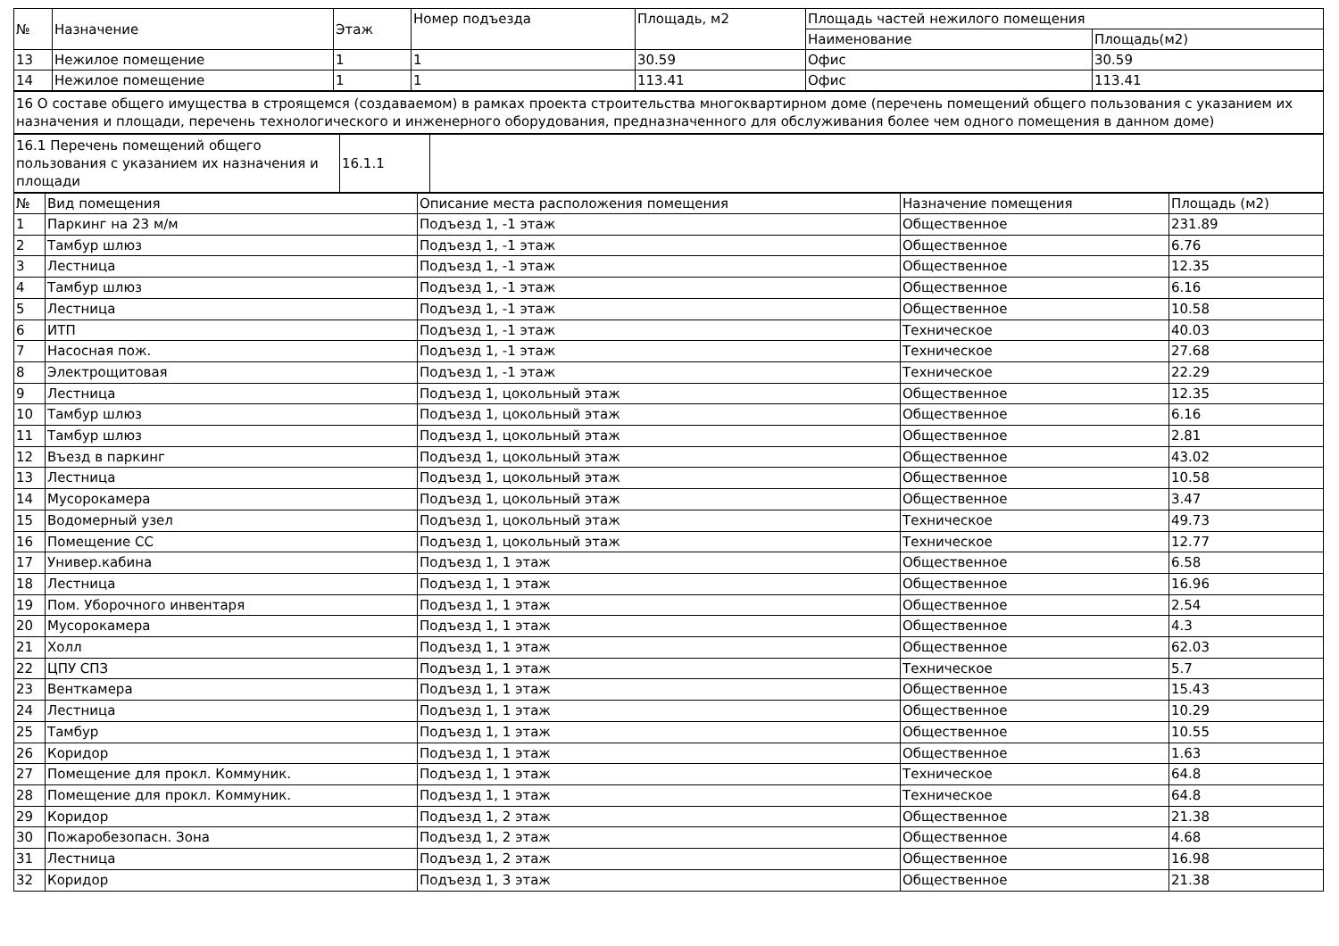| № | Назначение | Этаж | Номер подъезда | Площадь, м2 | Площадь частей нежилого помещения | |
| --- | --- | --- | --- | --- | --- | --- |
| | | | | | Наименование | Площадь(м2) |
| 13 | Нежилое помещение | 1 | 1 | 30.59 | Офис | 30.59 |
| 14 | Нежилое помещение | 1 | 1 | 113.41 | Офис | 113.41 |
| 16 О составе общего имущества в строящемся (создаваемом) в рамках проекта строительства многоквартирном доме (перечень помещений общего пользования с указанием их назначения и площади, перечень технологического и инженерного оборудования, предназначенного для обслуживания более чем одного помещения в данном доме) |
| 16.1 Перечень помещений общего пользования с указанием их назначения и площади | 16.1.1 | |
| № | Вид помещения | Описание места расположения помещения | Назначение помещения | Площадь (м2) |
| --- | --- | --- | --- | --- |
| 1 | Паркинг на 23 м/м | Подъезд 1, -1 этаж | Общественное | 231.89 |
| 2 | Тамбур шлюз | Подъезд 1, -1 этаж | Общественное | 6.76 |
| 3 | Лестница | Подъезд 1, -1 этаж | Общественное | 12.35 |
| 4 | Тамбур шлюз | Подъезд 1, -1 этаж | Общественное | 6.16 |
| 5 | Лестница | Подъезд 1, -1 этаж | Общественное | 10.58 |
| 6 | ИТП | Подъезд 1, -1 этаж | Техническое | 40.03 |
| 7 | Насосная пож. | Подъезд 1, -1 этаж | Техническое | 27.68 |
| 8 | Электрощитовая | Подъезд 1, -1 этаж | Техническое | 22.29 |
| 9 | Лестница | Подъезд 1, цокольный этаж | Общественное | 12.35 |
| 10 | Тамбур шлюз | Подъезд 1, цокольный этаж | Общественное | 6.16 |
| 11 | Тамбур шлюз | Подъезд 1, цокольный этаж | Общественное | 2.81 |
| 12 | Въезд в паркинг | Подъезд 1, цокольный этаж | Общественное | 43.02 |
| 13 | Лестница | Подъезд 1, цокольный этаж | Общественное | 10.58 |
| 14 | Мусорокамера | Подъезд 1, цокольный этаж | Общественное | 3.47 |
| 15 | Водомерный узел | Подъезд 1, цокольный этаж | Техническое | 49.73 |
| 16 | Помещение СС | Подъезд 1, цокольный этаж | Техническое | 12.77 |
| 17 | Универ.кабина | Подъезд 1, 1 этаж | Общественное | 6.58 |
| 18 | Лестница | Подъезд 1, 1 этаж | Общественное | 16.96 |
| 19 | Пом. Уборочного инвентаря | Подъезд 1, 1 этаж | Общественное | 2.54 |
| 20 | Мусорокамера | Подъезд 1, 1 этаж | Общественное | 4.3 |
| 21 | Холл | Подъезд 1, 1 этаж | Общественное | 62.03 |
| 22 | ЦПУ СПЗ | Подъезд 1, 1 этаж | Техническое | 5.7 |
| 23 | Венткамера | Подъезд 1, 1 этаж | Общественное | 15.43 |
| 24 | Лестница | Подъезд 1, 1 этаж | Общественное | 10.29 |
| 25 | Тамбур | Подъезд 1, 1 этаж | Общественное | 10.55 |
| 26 | Коридор | Подъезд 1, 1 этаж | Общественное | 1.63 |
| 27 | Помещение для прокл. Коммуник. | Подъезд 1, 1 этаж | Техническое | 64.8 |
| 28 | Помещение для прокл. Коммуник. | Подъезд 1, 1 этаж | Техническое | 64.8 |
| 29 | Коридор | Подъезд 1, 2 этаж | Общественное | 21.38 |
| 30 | Пожаробезопасн. Зона | Подъезд 1, 2 этаж | Общественное | 4.68 |
| 31 | Лестница | Подъезд 1, 2 этаж | Общественное | 16.98 |
| 32 | Коридор | Подъезд 1, 3 этаж | Общественное | 21.38 |